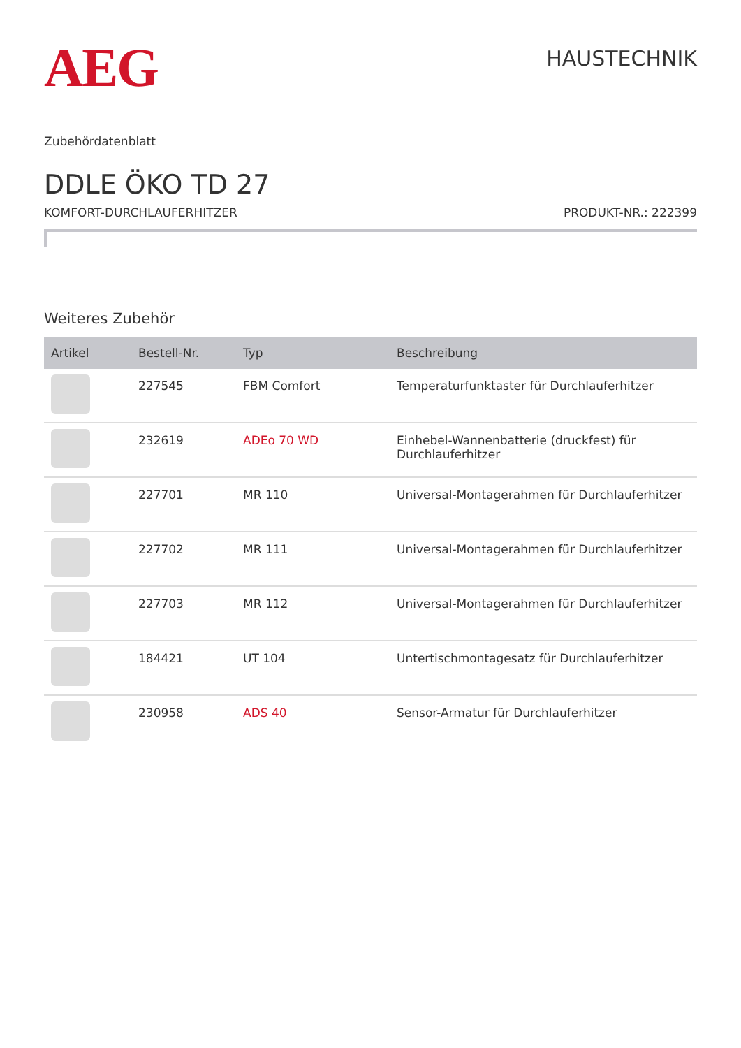AEG
HAUSTECHNIK
Zubehördatenblatt
DDLE ÖKO TD 27
KOMFORT-DURCHLAUFERHITZER PRODUKT-NR.: 222399
Weiteres Zubehör
| Artikel | Bestell-Nr. | Typ | Beschreibung |
| --- | --- | --- | --- |
| | 227545 | FBM Comfort | Temperaturfunktaster für Durchlauferhitzer |
| | 232619 | ADEo 70 WD | Einhebel-Wannenbatterie (druckfest) für Durchlauferhitzer |
| | 227701 | MR 110 | Universal-Montagerahmen für Durchlauferhitzer |
| | 227702 | MR 111 | Universal-Montagerahmen für Durchlauferhitzer |
| | 227703 | MR 112 | Universal-Montagerahmen für Durchlauferhitzer |
| | 184421 | UT 104 | Untertischmontagesatz für Durchlauferhitzer |
| | 230958 | ADS 40 | Sensor-Armatur für Durchlauferhitzer |